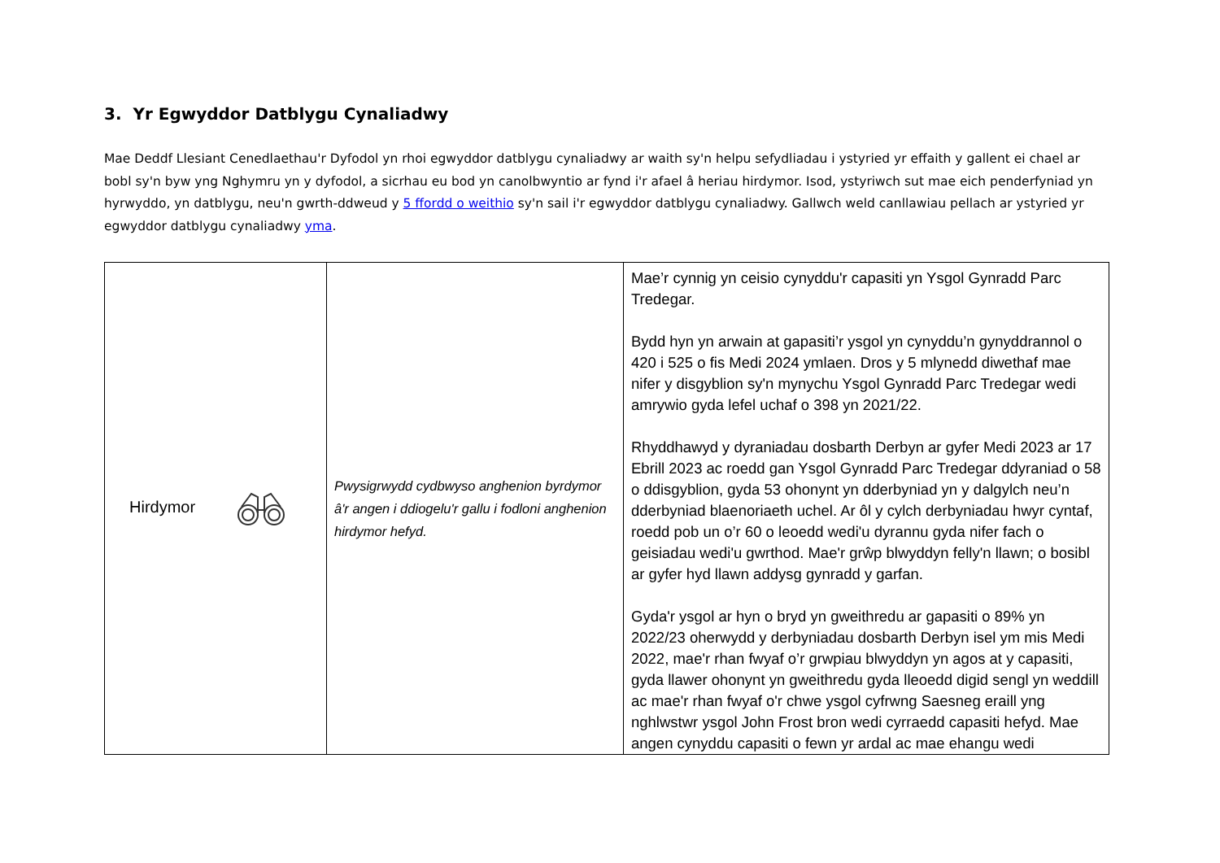3. Yr Egwyddor Datblygu Cynaliadwy
Mae Deddf Llesiant Cenedlaethau'r Dyfodol yn rhoi egwyddor datblygu cynaliadwy ar waith sy'n helpu sefydliadau i ystyried yr effaith y gallent ei chael ar bobl sy'n byw yng Nghymru yn y dyfodol, a sicrhau eu bod yn canolbwyntio ar fynd i'r afael â heriau hirdymor. Isod, ystyriwch sut mae eich penderfyniad yn hyrwyddo, yn datblygu, neu'n gwrth-ddweud y 5 ffordd o weithio sy'n sail i'r egwyddor datblygu cynaliadwy. Gallwch weld canllawiau pellach ar ystyried yr egwyddor datblygu cynaliadwy yma.
| Hirdymor | Pwysigrwydd cydbwyso anghenion byrdymor â'r angen i ddiogelu'r gallu i fodloni anghenion hirdymor hefyd. | Mae’r cynnig yn ceisio cynyddu'r capasiti yn Ysgol Gynradd Parc Tredegar. Bydd hyn yn arwain at gapasiti’r ysgol yn cynyddu’n gynyddrannol o 420 i 525 o fis Medi 2024 ymlaen. Dros y 5 mlynedd diwethaf mae nifer y disgyblion sy'n mynychu Ysgol Gynradd Parc Tredegar wedi amrywio gyda lefel uchaf o 398 yn 2021/22. Rhyddhawyd y dyraniadau dosbarth Derbyn ar gyfer Medi 2023 ar 17 Ebrill 2023 ac roedd gan Ysgol Gynradd Parc Tredegar ddyraniad o 58 o ddisgyblion, gyda 53 ohonynt yn dderbyniad yn y dalgylch neu’n dderbyniad blaenoriaeth uchel. Ar ôl y cylch derbyniadau hwyr cyntaf, roedd pob un o’r 60 o leoedd wedi'u dyrannu gyda nifer fach o geisiadau wedi'u gwrthod. Mae'r grŵp blwyddyn felly'n llawn; o bosibl ar gyfer hyd llawn addysg gynradd y garfan. Gyda'r ysgol ar hyn o bryd yn gweithredu ar gapasiti o 89% yn 2022/23 oherwydd y derbyniadau dosbarth Derbyn isel ym mis Medi 2022, mae'r rhan fwyaf o’r grwpiau blwyddyn yn agos at y capasiti, gyda llawer ohonynt yn gweithredu gyda lleoedd digid sengl yn weddill ac mae'r rhan fwyaf o'r chwe ysgol cyfrwng Saesneg eraill yng nghlwstwr ysgol John Frost bron wedi cyrraedd capasiti hefyd. Mae angen cynyddu capasiti o fewn yr ardal ac mae ehangu wedi |